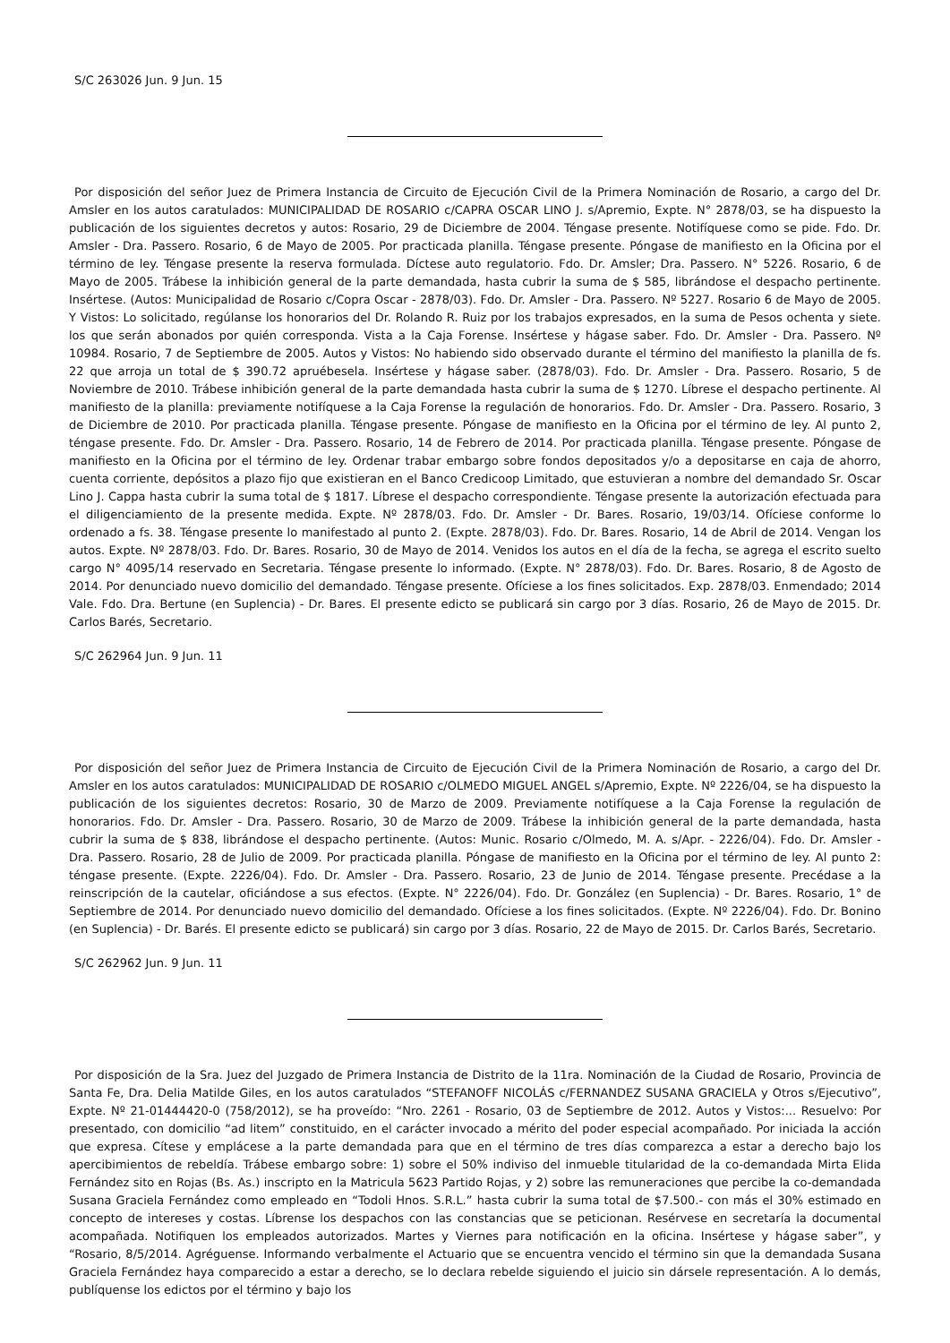S/C 263026 Jun. 9 Jun. 15
Por disposición del señor Juez de Primera Instancia de Circuito de Ejecución Civil de la Primera Nominación de Rosario, a cargo del Dr. Amsler en los autos caratulados: MUNICIPALIDAD DE ROSARIO c/CAPRA OSCAR LINO J. s/Apremio, Expte. N° 2878/03, se ha dispuesto la publicación de los siguientes decretos y autos: Rosario, 29 de Diciembre de 2004. Téngase presente. Notifíquese como se pide. Fdo. Dr. Amsler - Dra. Passero. Rosario, 6 de Mayo de 2005. Por practicada planilla. Téngase presente. Póngase de manifiesto en la Oficina por el término de ley. Téngase presente la reserva formulada. Díctese auto regulatorio. Fdo. Dr. Amsler; Dra. Passero. N° 5226. Rosario, 6 de Mayo de 2005. Trábese la inhibición general de la parte demandada, hasta cubrir la suma de $ 585, librándose el despacho pertinente. Insértese. (Autos: Municipalidad de Rosario c/Copra Oscar - 2878/03). Fdo. Dr. Amsler - Dra. Passero. Nº 5227. Rosario 6 de Mayo de 2005. Y Vistos: Lo solicitado, regúlanse los honorarios del Dr. Rolando R. Ruiz por los trabajos expresados, en la suma de Pesos ochenta y siete. los que serán abonados por quién corresponda. Vista a la Caja Forense. Insértese y hágase saber. Fdo. Dr. Amsler - Dra. Passero. Nº 10984. Rosario, 7 de Septiembre de 2005. Autos y Vistos: No habiendo sido observado durante el término del manifiesto la planilla de fs. 22 que arroja un total de $ 390.72 apruébesela. Insértese y hágase saber. (2878/03). Fdo. Dr. Amsler - Dra. Passero. Rosario, 5 de Noviembre de 2010. Trábese inhibición general de la parte demandada hasta cubrir la suma de $ 1270. Líbrese el despacho pertinente. Al manifiesto de la planilla: previamente notifíquese a la Caja Forense la regulación de honorarios. Fdo. Dr. Amsler - Dra. Passero. Rosario, 3 de Diciembre de 2010. Por practicada planilla. Téngase presente. Póngase de manifiesto en la Oficina por el término de ley. Al punto 2, téngase presente. Fdo. Dr. Amsler - Dra. Passero. Rosario, 14 de Febrero de 2014. Por practicada planilla. Téngase presente. Póngase de manifiesto en la Oficina por el término de ley. Ordenar trabar embargo sobre fondos depositados y/o a depositarse en caja de ahorro, cuenta corriente, depósitos a plazo fijo que existieran en el Banco Credicoop Limitado, que estuvieran a nombre del demandado Sr. Oscar Lino J. Cappa hasta cubrir la suma total de $ 1817. Líbrese el despacho correspondiente. Téngase presente la autorización efectuada para el diligenciamiento de la presente medida. Expte. Nº 2878/03. Fdo. Dr. Amsler - Dr. Bares. Rosario, 19/03/14. Ofíciese conforme lo ordenado a fs. 38. Téngase presente lo manifestado al punto 2. (Expte. 2878/03). Fdo. Dr. Bares. Rosario, 14 de Abril de 2014. Vengan los autos. Expte. Nº 2878/03. Fdo. Dr. Bares. Rosario, 30 de Mayo de 2014. Venidos los autos en el día de la fecha, se agrega el escrito suelto cargo N° 4095/14 reservado en Secretaria. Téngase presente lo informado. (Expte. N° 2878/03). Fdo. Dr. Bares. Rosario, 8 de Agosto de 2014. Por denunciado nuevo domicilio del demandado. Téngase presente. Ofíciese a los fines solicitados. Exp. 2878/03. Enmendado; 2014 Vale. Fdo. Dra. Bertune (en Suplencia) - Dr. Bares. El presente edicto se publicará sin cargo por 3 días. Rosario, 26 de Mayo de 2015. Dr. Carlos Barés, Secretario.
S/C 262964 Jun. 9 Jun. 11
Por disposición del señor Juez de Primera Instancia de Circuito de Ejecución Civil de la Primera Nominación de Rosario, a cargo del Dr. Amsler en los autos caratulados: MUNICIPALIDAD DE ROSARIO c/OLMEDO MIGUEL ANGEL s/Apremio, Expte. Nº 2226/04, se ha dispuesto la publicación de los siguientes decretos: Rosario, 30 de Marzo de 2009. Previamente notifíquese a la Caja Forense la regulación de honorarios. Fdo. Dr. Amsler - Dra. Passero. Rosario, 30 de Marzo de 2009. Trábese la inhibición general de la parte demandada, hasta cubrir la suma de $ 838, librándose el despacho pertinente. (Autos: Munic. Rosario c/Olmedo, M. A. s/Apr. - 2226/04). Fdo. Dr. Amsler - Dra. Passero. Rosario, 28 de Julio de 2009. Por practicada planilla. Póngase de manifiesto en la Oficina por el término de ley. Al punto 2: téngase presente. (Expte. 2226/04). Fdo. Dr. Amsler - Dra. Passero. Rosario, 23 de Junio de 2014. Téngase presente. Precédase a la reinscripción de la cautelar, oficiándose a sus efectos. (Expte. N° 2226/04). Fdo. Dr. González (en Suplencia) - Dr. Bares. Rosario, 1° de Septiembre de 2014. Por denunciado nuevo domicilio del demandado. Ofíciese a los fines solicitados. (Expte. Nº 2226/04). Fdo. Dr. Bonino (en Suplencia) - Dr. Barés. El presente edicto se publicará) sin cargo por 3 días. Rosario, 22 de Mayo de 2015. Dr. Carlos Barés, Secretario.
S/C 262962 Jun. 9 Jun. 11
Por disposición de la Sra. Juez del Juzgado de Primera Instancia de Distrito de la 11ra. Nominación de la Ciudad de Rosario, Provincia de Santa Fe, Dra. Delia Matilde Giles, en los autos caratulados “STEFANOFF NICOLÁS c/FERNANDEZ SUSANA GRACIELA y Otros s/Ejecutivo”, Expte. Nº 21-01444420-0 (758/2012), se ha proveído: “Nro. 2261 - Rosario, 03 de Septiembre de 2012. Autos y Vistos:... Resuelvo: Por presentado, con domicilio “ad litem” constituido, en el carácter invocado a mérito del poder especial acompañado. Por iniciada la acción que expresa. Cítese y emplácese a la parte demandada para que en el término de tres días comparezca a estar a derecho bajo los apercibimientos de rebeldía. Trábese embargo sobre: 1) sobre el 50% indiviso del inmueble titularidad de la co-demandada Mirta Elida Fernández sito en Rojas (Bs. As.) inscripto en la Matricula 5623 Partido Rojas, y 2) sobre las remuneraciones que percibe la co-demandada Susana Graciela Fernández como empleado en “Todoli Hnos. S.R.L.” hasta cubrir la suma total de $7.500.- con más el 30% estimado en concepto de intereses y costas. Líbrense los despachos con las constancias que se peticionan. Resérvese en secretaría la documental acompañada. Notifiquen los empleados autorizados. Martes y Viernes para notificación en la oficina. Insértese y hágase saber”, y “Rosario, 8/5/2014. Agréguense. Informando verbalmente el Actuario que se encuentra vencido el término sin que la demandada Susana Graciela Fernández haya comparecido a estar a derecho, se lo declara rebelde siguiendo el juicio sin dársele representación. A lo demás, publíquense los edictos por el término y bajo los